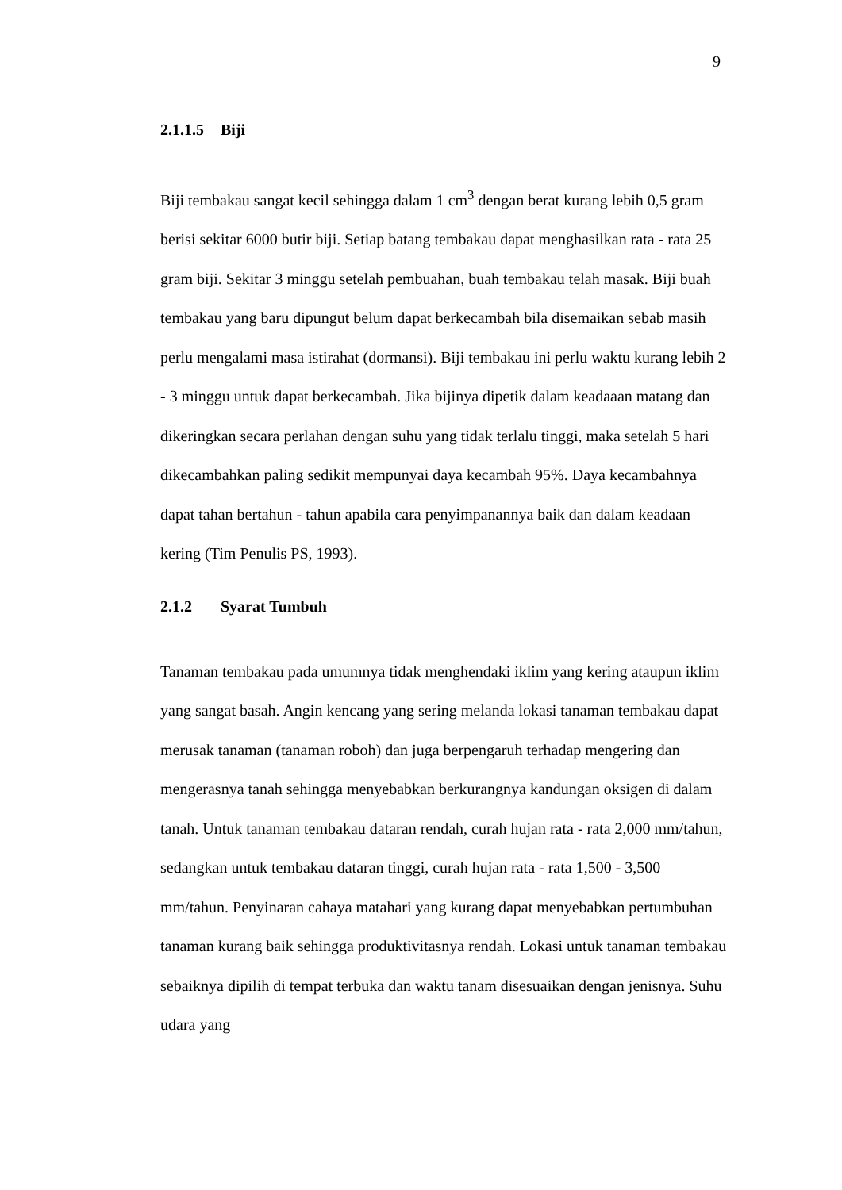9
2.1.1.5 Biji
Biji tembakau sangat kecil sehingga dalam 1 cm<sup>3</sup> dengan berat kurang lebih 0,5 gram berisi sekitar 6000 butir biji. Setiap batang tembakau dapat menghasilkan rata - rata 25 gram biji. Sekitar 3 minggu setelah pembuahan, buah tembakau telah masak. Biji buah tembakau yang baru dipungut belum dapat berkecambah bila disemaikan sebab masih perlu mengalami masa istirahat (dormansi). Biji tembakau ini perlu waktu kurang lebih 2 - 3 minggu untuk dapat berkecambah. Jika bijinya dipetik dalam keadaaan matang dan dikeringkan secara perlahan dengan suhu yang tidak terlalu tinggi, maka setelah 5 hari dikecambahkan paling sedikit mempunyai daya kecambah 95%. Daya kecambahnya dapat tahan bertahun - tahun apabila cara penyimpanannya baik dan dalam keadaan kering (Tim Penulis PS, 1993).
2.1.2 Syarat Tumbuh
Tanaman tembakau pada umumnya tidak menghendaki iklim yang kering ataupun iklim yang sangat basah. Angin kencang yang sering melanda lokasi tanaman tembakau dapat merusak tanaman (tanaman roboh) dan juga berpengaruh terhadap mengering dan mengerasnya tanah sehingga menyebabkan berkurangnya kandungan oksigen di dalam tanah. Untuk tanaman tembakau dataran rendah, curah hujan rata - rata 2,000 mm/tahun, sedangkan untuk tembakau dataran tinggi, curah hujan rata - rata 1,500 - 3,500 mm/tahun. Penyinaran cahaya matahari yang kurang dapat menyebabkan pertumbuhan tanaman kurang baik sehingga produktivitasnya rendah. Lokasi untuk tanaman tembakau sebaiknya dipilih di tempat terbuka dan waktu tanam disesuaikan dengan jenisnya. Suhu udara yang